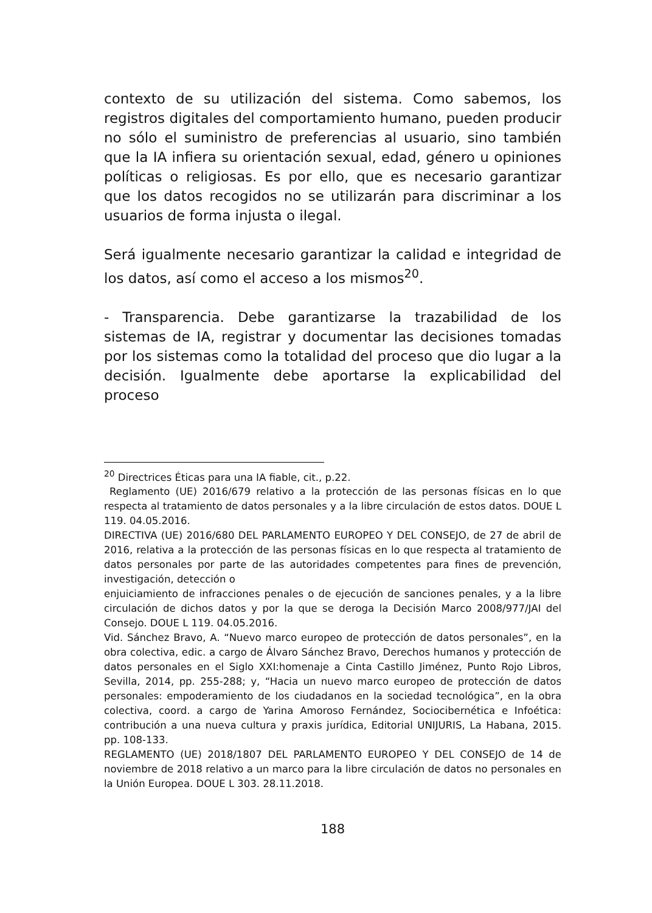contexto de su utilización del sistema. Como sabemos, los registros digitales del comportamiento humano, pueden producir no sólo el suministro de preferencias al usuario, sino también que la IA infiera su orientación sexual, edad, género u opiniones políticas o religiosas. Es por ello, que es necesario garantizar que los datos recogidos no se utilizarán para discriminar a los usuarios de forma injusta o ilegal.
Será igualmente necesario garantizar la calidad e integridad de los datos, así como el acceso a los mismos<sup>20</sup>.
- Transparencia. Debe garantizarse la trazabilidad de los sistemas de IA, registrar y documentar las decisiones tomadas por los sistemas como la totalidad del proceso que dio lugar a la decisión. Igualmente debe aportarse la explicabilidad del proceso
<sup>20</sup> Directrices Éticas para una IA fiable, cit., p.22.
Reglamento (UE) 2016/679 relativo a la protección de las personas físicas en lo que respecta al tratamiento de datos personales y a la libre circulación de estos datos. DOUE L 119. 04.05.2016.
DIRECTIVA (UE) 2016/680 DEL PARLAMENTO EUROPEO Y DEL CONSEJO, de 27 de abril de 2016, relativa a la protección de las personas físicas en lo que respecta al tratamiento de datos personales por parte de las autoridades competentes para fines de prevención, investigación, detección o
enjuiciamiento de infracciones penales o de ejecución de sanciones penales, y a la libre circulación de dichos datos y por la que se deroga la Decisión Marco 2008/977/JAI del Consejo. DOUE L 119. 04.05.2016.
Vid. Sánchez Bravo, A. “Nuevo marco europeo de protección de datos personales”, en la obra colectiva, edic. a cargo de Álvaro Sánchez Bravo, Derechos humanos y protección de datos personales en el Siglo XXI:homenaje a Cinta Castillo Jiménez, Punto Rojo Libros, Sevilla, 2014, pp. 255-288; y, “Hacia un nuevo marco europeo de protección de datos personales: empoderamiento de los ciudadanos en la sociedad tecnológica”, en la obra colectiva, coord. a cargo de Yarina Amoroso Fernández, Sociocibernética e Infoética: contribución a una nueva cultura y praxis jurídica, Editorial UNIJURIS, La Habana, 2015. pp. 108-133.
REGLAMENTO (UE) 2018/1807 DEL PARLAMENTO EUROPEO Y DEL CONSEJO de 14 de noviembre de 2018 relativo a un marco para la libre circulación de datos no personales en la Unión Europea. DOUE L 303. 28.11.2018.
188